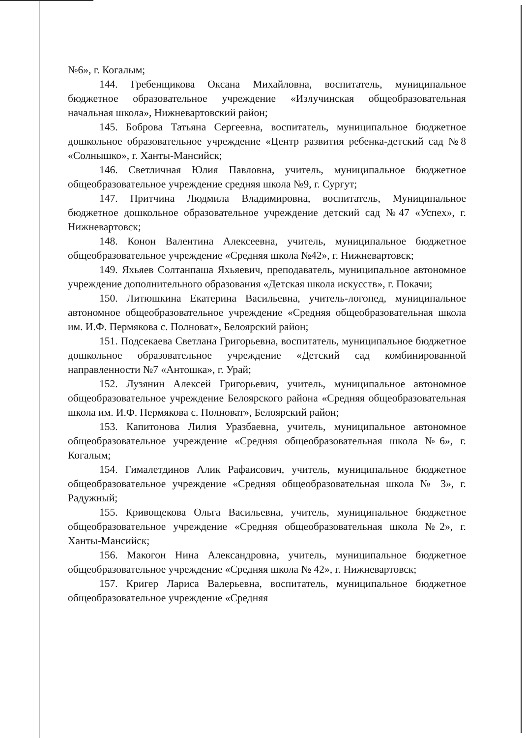№6», г. Когалым;
144. Гребенщикова Оксана Михайловна, воспитатель, муниципальное бюджетное образовательное учреждение «Излучинская общеобразовательная начальная школа», Нижневартовский район;
145. Боброва Татьяна Сергеевна, воспитатель, муниципальное бюджетное дошкольное образовательное учреждение «Центр развития ребенка-детский сад №8 «Солнышко», г. Ханты-Мансийск;
146. Светличная Юлия Павловна, учитель, муниципальное бюджетное общеобразовательное учреждение средняя школа №9, г. Сургут;
147. Притчина Людмила Владимировна, воспитатель, Муниципальное бюджетное дошкольное образовательное учреждение детский сад №47 «Успех», г. Нижневартовск;
148. Конон Валентина Алексеевна, учитель, муниципальное бюджетное общеобразовательное учреждение «Средняя школа №42», г. Нижневартовск;
149. Яхьяев Солтанпаша Яхьяевич, преподаватель, муниципальное автономное учреждение дополнительного образования «Детская школа искусств», г. Покачи;
150. Литюшкина Екатерина Васильевна, учитель-логопед, муниципальное автономное общеобразовательное учреждение «Средняя общеобразовательная школа им. И.Ф. Пермякова с. Полноват», Белоярский район;
151. Подсекаева Светлана Григорьевна, воспитатель, муниципальное бюджетное дошкольное образовательное учреждение «Детский сад комбинированной направленности №7 «Антошка», г. Урай;
152. Лузянин Алексей Григорьевич, учитель, муниципальное автономное общеобразовательное учреждение Белоярского района «Средняя общеобразовательная школа им. И.Ф. Пермякова с. Полноват», Белоярский район;
153. Капитонова Лилия Уразбаевна, учитель, муниципальное автономное общеобразовательное учреждение «Средняя общеобразовательная школа №6», г. Когалым;
154. Гималетдинов Алик Рафаисович, учитель, муниципальное бюджетное общеобразовательное учреждение «Средняя общеобразовательная школа № 3», г. Радужный;
155. Кривощекова Ольга Васильевна, учитель, муниципальное бюджетное общеобразовательное учреждение «Средняя общеобразовательная школа №2», г. Ханты-Мансийск;
156. Макогон Нина Александровна, учитель, муниципальное бюджетное общеобразовательное учреждение «Средняя школа № 42», г. Нижневартовск;
157. Кригер Лариса Валерьевна, воспитатель, муниципальное бюджетное общеобразовательное учреждение «Средняя